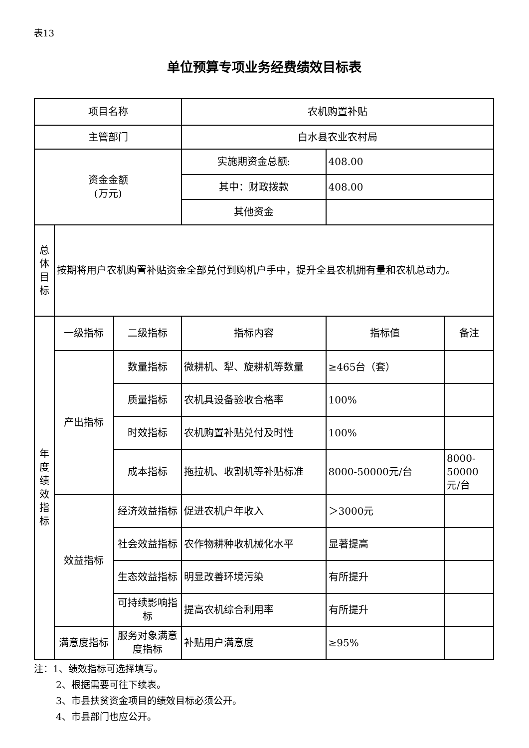表13
单位预算专项业务经费绩效目标表
| 项目名称 | | | 农机购置补贴 | | |
| 主管部门 | | | 白水县农业农村局 | | |
| 资金金额 (万元) | | | 实施期资金总额: | 408.00 | |
| | | | 其中：财政拨款 | 408.00 | |
| | | | 其他资金 | | |
| 总 体 目 标 | 按期将用户农机购置补贴资金全部兑付到购机户手中，提升全县农机拥有量和农机总动力。 | | | | |
| 年 度 绩 效 指 标 | 一级指标 | 二级指标 | 指标内容 | 指标值 | 备注 |
| | 产出指标 | 数量指标 | 微耕机、犁、旋耕机等数量 | ≥465台（套） | |
| | | 质量指标 | 农机具设备验收合格率 | 100% | |
| | | 时效指标 | 农机购置补贴兑付及时性 | 100% | |
| | | 成本指标 | 拖拉机、收割机等补贴标准 | 8000-50000元/台 | 8000-50000元/台 |
| | 效益指标 | 经济效益指标 | 促进农机户年收入 | ＞3000元 | |
| | | 社会效益指标 | 农作物耕种收机械化水平 | 显著提高 | |
| | | 生态效益指标 | 明显改善环境污染 | 有所提升 | |
| | | 可持续影响指标 | 提高农机综合利用率 | 有所提升 | |
| | 满意度指标 | 服务对象满意度指标 | 补贴用户满意度 | ≥95% | |
注：1、绩效指标可选择填写。
2、根据需要可往下续表。
3、市县扶贫资金项目的绩效目标必须公开。
4、市县部门也应公开。